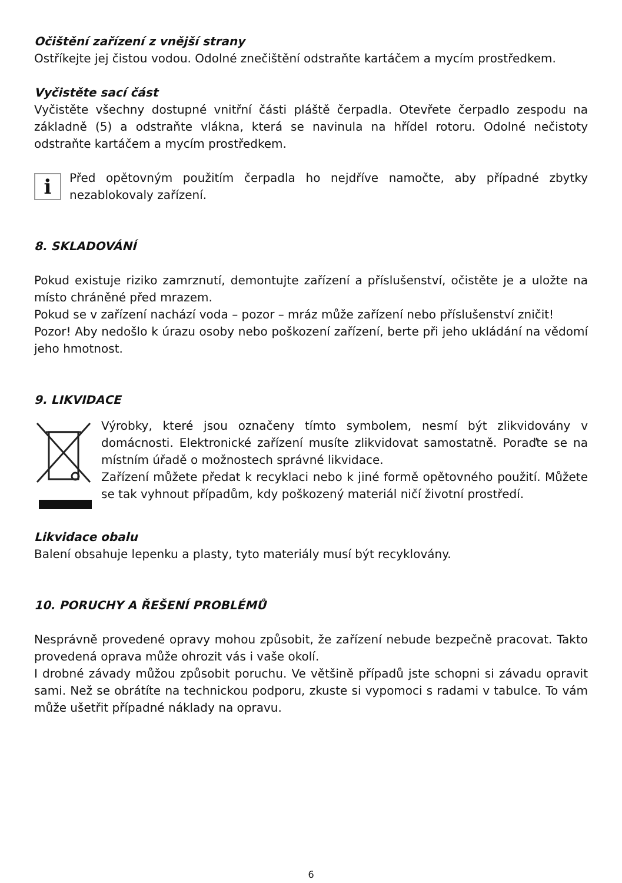Očištění zařízení z vnější strany
Ostříkejte jej čistou vodou. Odolné znečištění odstraňte kartáčem a mycím prostředkem.
Vyčistěte sací část
Vyčistěte všechny dostupné vnitřní části pláště čerpadla. Otevřete čerpadlo zespodu na základně (5) a odstraňte vlákna, která se navinula na hřídel rotoru. Odolné nečistoty odstraňte kartáčem a mycím prostředkem.
i
Před opětovným použitím čerpadla ho nejdříve namočte, aby případné zbytky nezablokovaly zařízení.
8. SKLADOVÁNÍ
Pokud existuje riziko zamrznutí, demontujte zařízení a příslušenství, očistěte je a uložte na místo chráněné před mrazem.
Pokud se v zařízení nachází voda – pozor – mráz může zařízení nebo příslušenství zničit!
Pozor! Aby nedošlo k úrazu osoby nebo poškození zařízení, berte při jeho ukládání na vědomí jeho hmotnost.
9. LIKVIDACE
Výrobky, které jsou označeny tímto symbolem, nesmí být zlikvidovány v domácnosti. Elektronické zařízení musíte zlikvidovat samostatně. Poraďte se na místním úřadě o možnostech správné likvidace.
Zařízení můžete předat k recyklaci nebo k jiné formě opětovného použití. Můžete se tak vyhnout případům, kdy poškozený materiál ničí životní prostředí.
Likvidace obalu
Balení obsahuje lepenku a plasty, tyto materiály musí být recyklovány.
10. PORUCHY A ŘEŠENÍ PROBLÉMŮ
Nesprávně provedené opravy mohou způsobit, že zařízení nebude bezpečně pracovat. Takto provedená oprava může ohrozit vás i vaše okolí.
I drobné závady můžou způsobit poruchu. Ve většině případů jste schopni si závadu opravit sami. Než se obrátíte na technickou podporu, zkuste si vypomoci s radami v tabulce. To vám může ušetřit případné náklady na opravu.
6